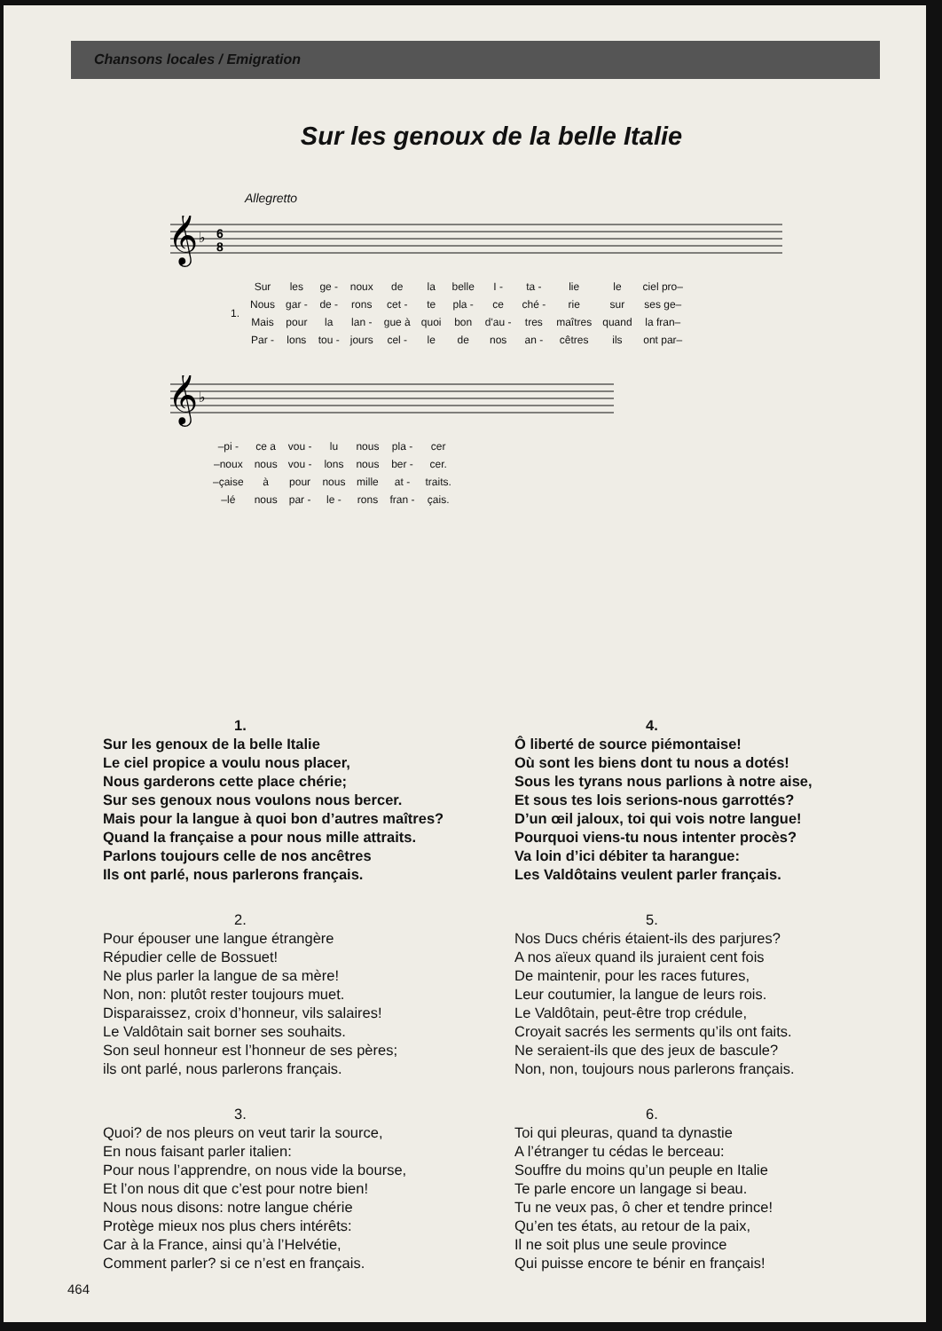Chansons locales / Emigration
Sur les genoux de la belle Italie
Allegretto
𝄞
♭
6
8
| 1. | Sur | les | ge - | noux | de | la | belle | I - | ta - | lie | le | ciel pro– |
| | Nous | gar - | de - | rons | cet - | te | pla - | ce | ché - | rie | sur | ses ge– |
| | Mais | pour | la | lan - | gue à | quoi | bon | d'au - | tres | maîtres | quand | la fran– |
| | Par - | lons | tou - | jours | cel - | le | de | nos | an - | cêtres | ils | ont par– |
𝄞
♭
| –pi - | ce a | vou - | lu | nous | pla - | cer |
| –noux | nous | vou - | lons | nous | ber - | cer. |
| –çaise | à | pour | nous | mille | at - | traits. |
| –lé | nous | par - | le - | rons | fran - | çais. |
1.
Sur les genoux de la belle Italie
Le ciel propice a voulu nous placer,
Nous garderons cette place chérie;
Sur ses genoux nous voulons nous bercer.
Mais pour la langue à quoi bon d’autres maîtres?
Quand la française a pour nous mille attraits.
Parlons toujours celle de nos ancêtres
Ils ont parlé, nous parlerons français.
2.
Pour épouser une langue étrangère
Répudier celle de Bossuet!
Ne plus parler la langue de sa mère!
Non, non: plutôt rester toujours muet.
Disparaissez, croix d’honneur, vils salaires!
Le Valdôtain sait borner ses souhaits.
Son seul honneur est l’honneur de ses pères;
ils ont parlé, nous parlerons français.
3.
Quoi? de nos pleurs on veut tarir la source,
En nous faisant parler italien:
Pour nous l’apprendre, on nous vide la bourse,
Et l’on nous dit que c’est pour notre bien!
Nous nous disons: notre langue chérie
Protège mieux nos plus chers intérêts:
Car à la France, ainsi qu’à l’Helvétie,
Comment parler? si ce n’est en français.
4.
Ô liberté de source piémontaise!
Où sont les biens dont tu nous a dotés!
Sous les tyrans nous parlions à notre aise,
Et sous tes lois serions-nous garrottés?
D’un œil jaloux, toi qui vois notre langue!
Pourquoi viens-tu nous intenter procès?
Va loin d’ici débiter ta harangue:
Les Valdôtains veulent parler français.
5.
Nos Ducs chéris étaient-ils des parjures?
A nos aïeux quand ils juraient cent fois
De maintenir, pour les races futures,
Leur coutumier, la langue de leurs rois.
Le Valdôtain, peut-être trop crédule,
Croyait sacrés les serments qu’ils ont faits.
Ne seraient-ils que des jeux de bascule?
Non, non, toujours nous parlerons français.
6.
Toi qui pleuras, quand ta dynastie
A l’étranger tu cédas le berceau:
Souffre du moins qu’un peuple en Italie
Te parle encore un langage si beau.
Tu ne veux pas, ô cher et tendre prince!
Qu’en tes états, au retour de la paix,
Il ne soit plus une seule province
Qui puisse encore te bénir en français!
464